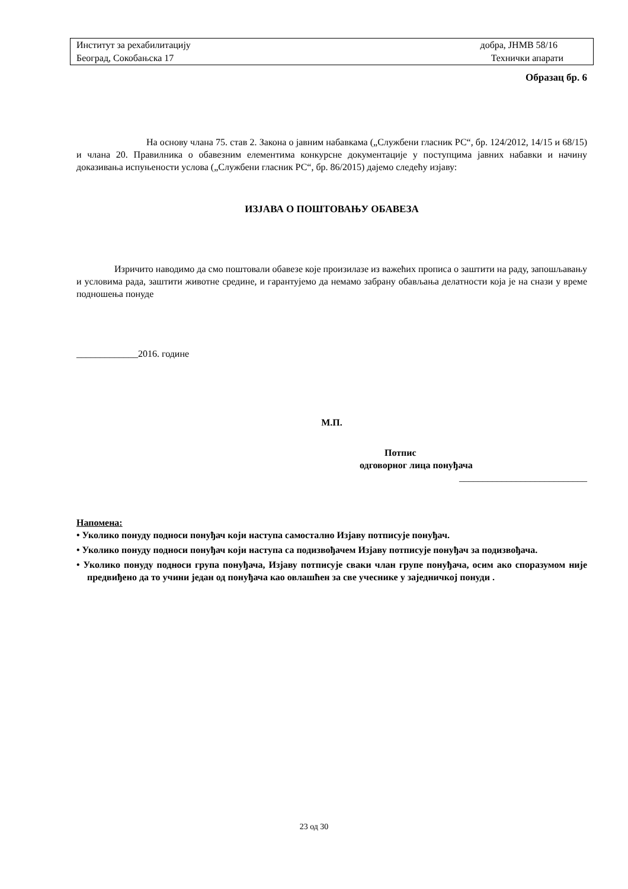| Институт за рехабилитацију | добра, ЈНМВ 58/16 |
| Београд, Сокобањска 17 | Технички апарати |
Образац бр. 6
На основу члана 75. став 2. Закона о јавним набавкама („Службени гласник РС“, бр. 124/2012, 14/15 и 68/15) и члана 20. Правилника о обавезним елементима конкурсне документације у поступцима јавних набавки и начину доказивања испуњености услова („Службени гласник РС“, бр. 86/2015) дајемо следећу изјаву:
ИЗЈАВА О ПОШТОВАЊУ ОБАВЕЗА
Изричито наводимо да смо поштовали обавезе које произилазе из важећих прописа о заштити на раду, запошљавању и условима рада, заштити животне средине, и гарантујемо да немамо забрану обављања делатности која је на снази у време подношења понуде
_____________2016. године
М.П.
Потпис
одговорног лица понуђача
___________________________
Напомена:
• Уколико понуду подноси понуђач који наступа самостално Изјаву потписује понуђач.
• Уколико понуду подноси понуђач који наступа са подизвођачем Изјаву потписује понуђач за подизвођача.
• Уколико понуду подноси група понуђача, Изјаву потписује сваки члан групе понуђача, осим ако споразумом није предвиђено да то учини један од понуђача као овлашћен за све учеснике у заједничкој понуди .
23 од 30